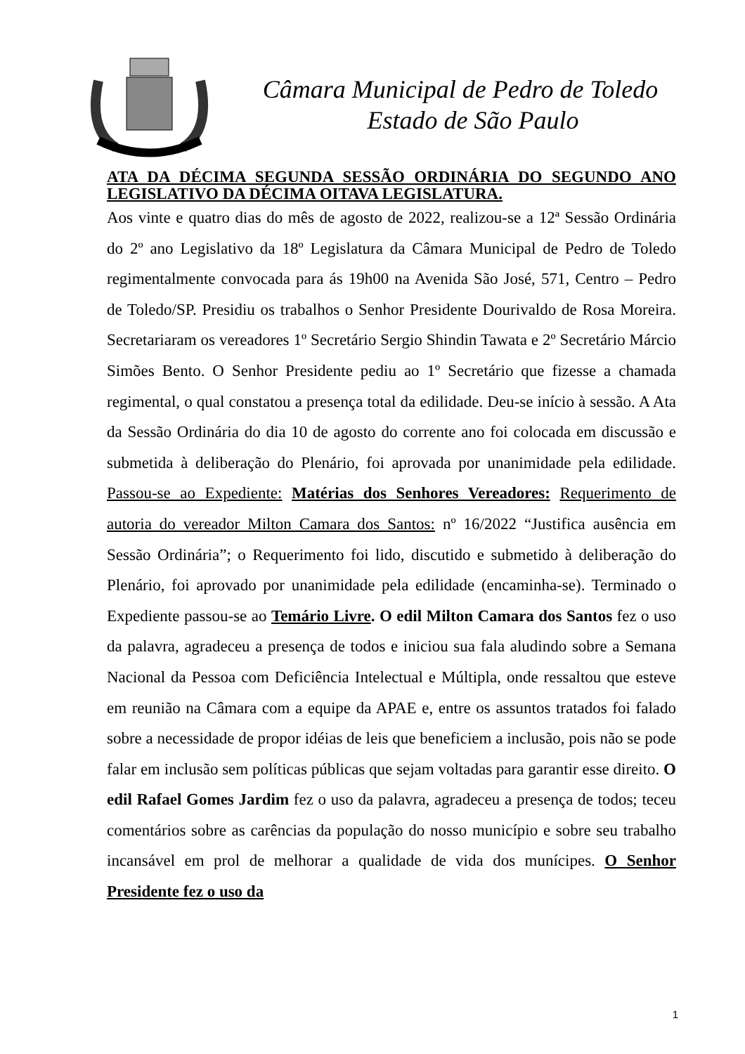Câmara Municipal de Pedro de Toledo
Estado de São Paulo
ATA DA DÉCIMA SEGUNDA SESSÃO ORDINÁRIA DO SEGUNDO ANO LEGISLATIVO DA DÉCIMA OITAVA LEGISLATURA.
Aos vinte e quatro dias do mês de agosto de 2022, realizou-se a 12ª Sessão Ordinária do 2º ano Legislativo da 18º Legislatura da Câmara Municipal de Pedro de Toledo regimentalmente convocada para ás 19h00 na Avenida São José, 571, Centro – Pedro de Toledo/SP. Presidiu os trabalhos o Senhor Presidente Dourivaldo de Rosa Moreira. Secretariaram os vereadores 1º Secretário Sergio Shindin Tawata e 2º Secretário Márcio Simões Bento. O Senhor Presidente pediu ao 1º Secretário que fizesse a chamada regimental, o qual constatou a presença total da edilidade. Deu-se início à sessão. A Ata da Sessão Ordinária do dia 10 de agosto do corrente ano foi colocada em discussão e submetida à deliberação do Plenário, foi aprovada por unanimidade pela edilidade. Passou-se ao Expediente: Matérias dos Senhores Vereadores: Requerimento de autoria do vereador Milton Camara dos Santos: nº 16/2022 “Justifica ausência em Sessão Ordinária”; o Requerimento foi lido, discutido e submetido à deliberação do Plenário, foi aprovado por unanimidade pela edilidade (encaminha-se). Terminado o Expediente passou-se ao Temário Livre. O edil Milton Camara dos Santos fez o uso da palavra, agradeceu a presença de todos e iniciou sua fala aludindo sobre a Semana Nacional da Pessoa com Deficiência Intelectual e Múltipla, onde ressaltou que esteve em reunião na Câmara com a equipe da APAE e, entre os assuntos tratados foi falado sobre a necessidade de propor idéias de leis que beneficiem a inclusão, pois não se pode falar em inclusão sem políticas públicas que sejam voltadas para garantir esse direito. O edil Rafael Gomes Jardim fez o uso da palavra, agradeceu a presença de todos; teceu comentários sobre as carências da população do nosso município e sobre seu trabalho incansável em prol de melhorar a qualidade de vida dos munícipes. O Senhor Presidente fez o uso da
1